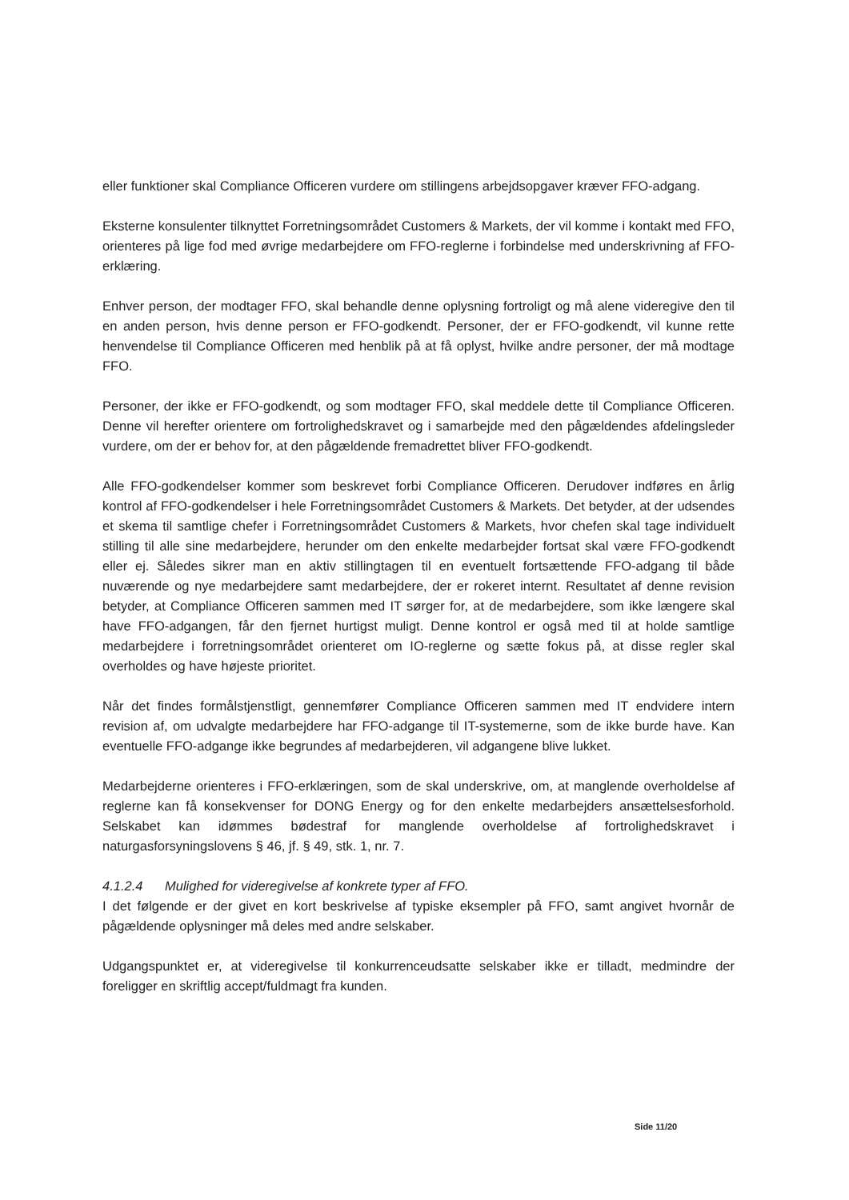eller funktioner skal Compliance Officeren vurdere om stillingens arbejdsopgaver kræver FFO-adgang.
Eksterne konsulenter tilknyttet Forretningsområdet Customers & Markets, der vil komme i kontakt med FFO, orienteres på lige fod med øvrige medarbejdere om FFO-reglerne i forbindelse med underskrivning af FFO-erklæring.
Enhver person, der modtager FFO, skal behandle denne oplysning fortroligt og må alene videregive den til en anden person, hvis denne person er FFO-godkendt. Personer, der er FFO-godkendt, vil kunne rette henvendelse til Compliance Officeren med henblik på at få oplyst, hvilke andre personer, der må modtage FFO.
Personer, der ikke er FFO-godkendt, og som modtager FFO, skal meddele dette til Compliance Officeren. Denne vil herefter orientere om fortrolighedskravet og i samarbejde med den pågældendes afdelingsleder vurdere, om der er behov for, at den pågældende fremadrettet bliver FFO-godkendt.
Alle FFO-godkendelser kommer som beskrevet forbi Compliance Officeren. Derudover indføres en årlig kontrol af FFO-godkendelser i hele Forretningsområdet Customers & Markets. Det betyder, at der udsendes et skema til samtlige chefer i Forretningsområdet Customers & Markets, hvor chefen skal tage individuelt stilling til alle sine medarbejdere, herunder om den enkelte medarbejder fortsat skal være FFO-godkendt eller ej. Således sikrer man en aktiv stillingtagen til en eventuelt fortsættende FFO-adgang til både nuværende og nye medarbejdere samt medarbejdere, der er rokeret internt. Resultatet af denne revision betyder, at Compliance Officeren sammen med IT sørger for, at de medarbejdere, som ikke længere skal have FFO-adgangen, får den fjernet hurtigst muligt. Denne kontrol er også med til at holde samtlige medarbejdere i forretningsområdet orienteret om IO-reglerne og sætte fokus på, at disse regler skal overholdes og have højeste prioritet.
Når det findes formålstjenstligt, gennemfører Compliance Officeren sammen med IT endvidere intern revision af, om udvalgte medarbejdere har FFO-adgange til IT-systemerne, som de ikke burde have. Kan eventuelle FFO-adgange ikke begrundes af medarbejderen, vil adgangene blive lukket.
Medarbejderne orienteres i FFO-erklæringen, som de skal underskrive, om, at manglende overholdelse af reglerne kan få konsekvenser for DONG Energy og for den enkelte medarbejders ansættelsesforhold. Selskabet kan idømmes bødestraf for manglende overholdelse af fortrolighedskravet i naturgasforsyningslovens § 46, jf. § 49, stk. 1, nr. 7.
4.1.2.4 Mulighed for videregivelse af konkrete typer af FFO.
I det følgende er der givet en kort beskrivelse af typiske eksempler på FFO, samt angivet hvornår de pågældende oplysninger må deles med andre selskaber.
Udgangspunktet er, at videregivelse til konkurrenceudsatte selskaber ikke er tilladt, medmindre der foreligger en skriftlig accept/fuldmagt fra kunden.
Side 11/20